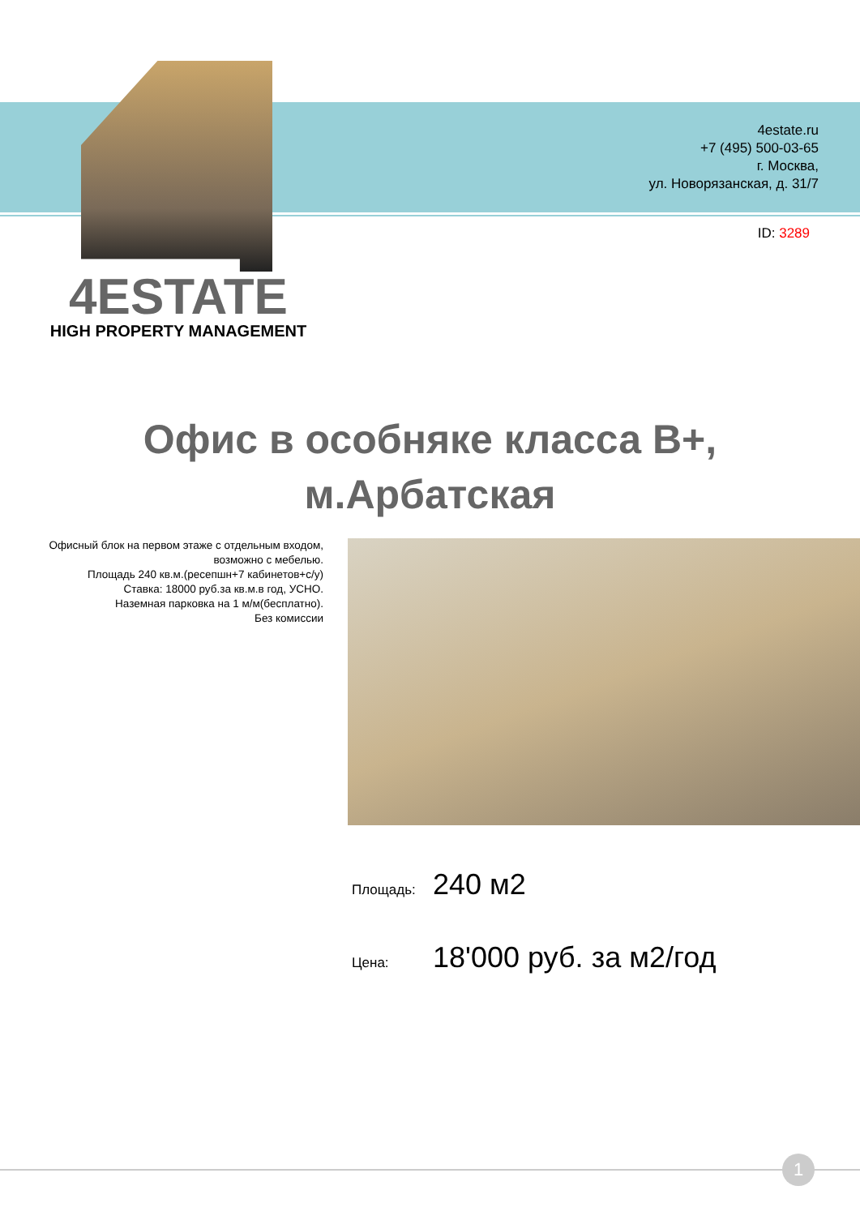4estate.ru
+7 (495) 500-03-65
г. Москва,
ул. Новорязанская, д. 31/7
ID: 3289
4ESTATE
HIGH PROPERTY MANAGEMENT
Офис в особняке класса В+,
м.Арбатская
Офисный блок на первом этаже с отдельным входом, возможно с мебелью.
Площадь 240 кв.м.(ресепшн+7 кабинетов+с/у)
Ставка: 18000 руб.за кв.м.в год, УСНО.
Наземная парковка на 1 м/м(бесплатно).
Без комиссии
Площадь: 240 м2
Цена: 18'000 руб. за м2/год
1